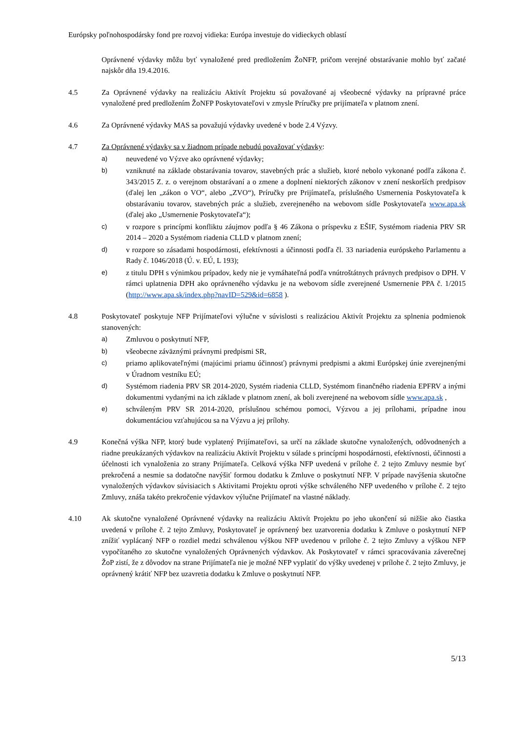Európsky poľnohospodársky fond pre rozvoj vidieka: Európa investuje do vidieckych oblastí
Oprávnené výdavky môžu byť vynaložené pred predložením ŽoNFP, pričom verejné obstarávanie mohlo byť začaté najskôr dňa 19.4.2016.
4.5 Za Oprávnené výdavky na realizáciu Aktivít Projektu sú považované aj všeobecné výdavky na prípravné práce vynaložené pred predložením ŽoNFP Poskytovateľovi v zmysle Príručky pre prijímateľa v platnom znení.
4.6 Za Oprávnené výdavky MAS sa považujú výdavky uvedené v bode 2.4 Výzvy.
4.7 Za Oprávnené výdavky sa v žiadnom prípade nebudú považovať výdavky:
a) neuvedené vo Výzve ako oprávnené výdavky;
b) vzniknuté na základe obstarávania tovarov, stavebných prác a služieb, ktoré nebolo vykonané podľa zákona č. 343/2015 Z. z. o verejnom obstarávaní a o zmene a doplnení niektorých zákonov v znení neskorších predpisov (ďalej len „zákon o VO“, alebo „ZVO“), Príručky pre Prijímateľa, príslušného Usmernenia Poskytovateľa k obstarávaniu tovarov, stavebných prác a služieb, zverejneného na webovom sídle Poskytovateľa www.apa.sk (ďalej ako „Usmernenie Poskytovateľa“);
c) v rozpore s princípmi konfliktu záujmov podľa § 46 Zákona o príspevku z EŠIF, Systémom riadenia PRV SR 2014 – 2020 a Systémom riadenia CLLD v platnom znení;
d) v rozpore so zásadami hospodárnosti, efektívnosti a účinnosti podľa čl. 33 nariadenia európskeho Parlamentu a Rady č. 1046/2018 (Ú. v. EÚ, L 193);
e) z titulu DPH s výnimkou prípadov, kedy nie je vymáhateľná podľa vnútroštátnych právnych predpisov o DPH. V rámci uplatnenia DPH ako oprávneného výdavku je na webovom sídle zverejnené Usmernenie PPA č. 1/2015 (http://www.apa.sk/index.php?navID=529&id=6858 ).
4.8 Poskytovateľ poskytuje NFP Prijímateľovi výlučne v súvislosti s realizáciou Aktivít Projektu za splnenia podmienok stanovených:
a) Zmluvou o poskytnutí NFP,
b) všeobecne záväznými právnymi predpismi SR,
c) priamo aplikovateľnými (majúcimi priamu účinnosť) právnymi predpismi a aktmi Európskej únie zverejnenými v Úradnom vestníku EÚ;
d) Systémom riadenia PRV SR 2014-2020, Systém riadenia CLLD, Systémom finančného riadenia EPFRV a inými dokumentmi vydanými na ich základe v platnom znení, ak boli zverejnené na webovom sídle www.apa.sk ,
e) schváleným PRV SR 2014-2020, príslušnou schémou pomoci, Výzvou a jej prílohami, prípadne inou dokumentáciou vzťahujúcou sa na Výzvu a jej prílohy.
4.9 Konečná výška NFP, ktorý bude vyplatený Prijímateľovi, sa určí na základe skutočne vynaložených, odôvodnených a riadne preukázaných výdavkov na realizáciu Aktivít Projektu v súlade s princípmi hospodárnosti, efektívnosti, účinnosti a účelnosti ich vynaloženia zo strany Prijímateľa. Celková výška NFP uvedená v prílohe č. 2 tejto Zmluvy nesmie byť prekročená a nesmie sa dodatočne navýšiť formou dodatku k Zmluve o poskytnutí NFP. V prípade navýšenia skutočne vynaložených výdavkov súvisiacich s Aktivitami Projektu oproti výške schváleného NFP uvedeného v prílohe č. 2 tejto Zmluvy, znáša takéto prekročenie výdavkov výlučne Prijímateľ na vlastné náklady.
4.10 Ak skutočne vynaložené Oprávnené výdavky na realizáciu Aktivít Projektu po jeho ukončení sú nižšie ako čiastka uvedená v prílohe č. 2 tejto Zmluvy, Poskytovateľ je oprávnený bez uzatvorenia dodatku k Zmluve o poskytnutí NFP znížiť vyplácaný NFP o rozdiel medzi schválenou výškou NFP uvedenou v prílohe č. 2 tejto Zmluvy a výškou NFP vypočítaného zo skutočne vynaložených Oprávnených výdavkov. Ak Poskytovateľ v rámci spracovávania záverečnej ŽoP zistí, že z dôvodov na strane Prijímateľa nie je možné NFP vyplatiť do výšky uvedenej v prílohe č. 2 tejto Zmluvy, je oprávnený krátiť NFP bez uzavretia dodatku k Zmluve o poskytnutí NFP.
5/13